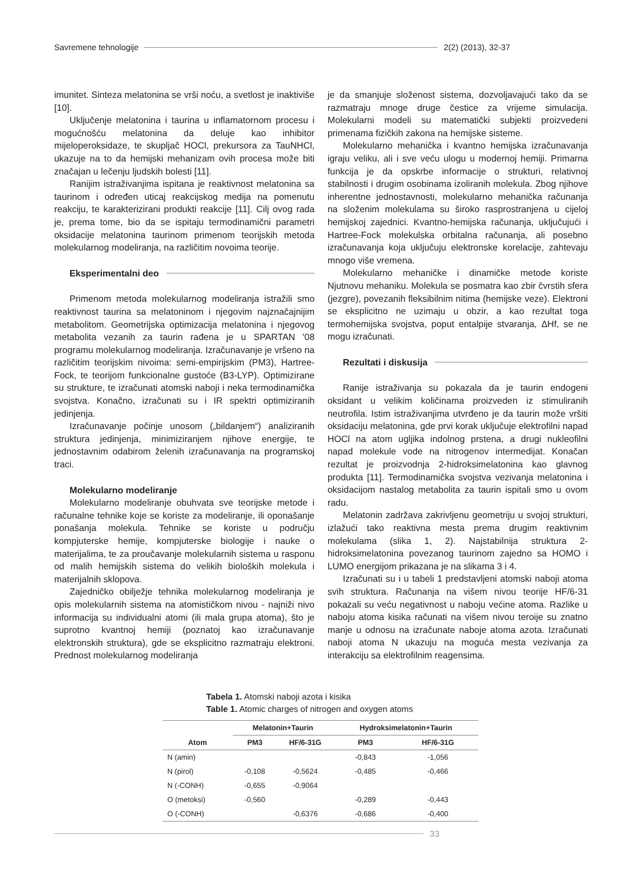Savremene tehnologije 2(2) (2013), 32-37
imunitet. Sinteza melatonina se vrši noću, a svetlost je inaktiviše [10].
Uključenje melatonina i taurina u inflamatornom procesu i mogućnošću melatonina da deluje kao inhibitor mijeloperoksidaze, te skupljač HOCl, prekursora za TauNHCl, ukazuje na to da hemijski mehanizam ovih procesa može biti značajan u lečenju ljudskih bolesti [11].
Ranijim istraživanjima ispitana je reaktivnost melatonina sa taurinom i određen uticaj reakcijskog medija na pomenutu reakciju, te karakterizirani produkti reakcije [11]. Cilj ovog rada je, prema tome, bio da se ispitaju termodinamični parametri oksidacije melatonina taurinom primenom teorijskih metoda molekularnog modeliranja, na različitim novoima teorije.
Eksperimentalni deo
Primenom metoda molekularnog modeliranja istražili smo reaktivnost taurina sa melatoninom i njegovim najznačajnijim metabolitom. Geometrijska optimizacija melatonina i njegovog metabolita vezanih za taurin rađena je u SPARTAN '08 programu molekularnog modeliranja. Izračunavanje je vršeno na različitim teorijskim nivoima: semi-empirijskim (PM3), Hartree-Fock, te teorijom funkcionalne gustoće (B3-LYP). Optimizirane su strukture, te izračunati atomski naboji i neka termodinamička svojstva. Konačno, izračunati su i IR spektri optimiziranih jedinjenja.
Izračunavanje počinje unosom („bildanjem“) analiziranih struktura jedinjenja, minimiziranjem njihove energije, te jednostavnim odabirom želenih izračunavanja na programskoj traci.
Molekularno modeliranje
Molekularno modeliranje obuhvata sve teorijske metode i računalne tehnike koje se koriste za modeliranje, ili oponašanje ponašanja molekula. Tehnike se koriste u području kompjuterske hemije, kompjuterske biologije i nauke o materijalima, te za proučavanje molekularnih sistema u rasponu od malih hemijskih sistema do velikih bioloških molekula i materijalnih sklopova.
Zajedničko obilježje tehnika molekularnog modeliranja je opis molekularnih sistema na atomističkom nivou - najniži nivo informacija su individualni atomi (ili mala grupa atoma), što je suprotno kvantnoj hemiji (poznatoj kao izračunavanje elektronskih struktura), gde se eksplicitno razmatraju elektroni. Prednost molekularnog modeliranja
je da smanjuje složenost sistema, dozvoljavajući tako da se razmatraju mnoge druge čestice za vrijeme simulacija. Molekularni modeli su matematički subjekti proizvedeni primenama fizičkih zakona na hemijske sisteme.
Molekularno mehanička i kvantno hemijska izračunavanja igraju veliku, ali i sve veću ulogu u modernoj hemiji. Primarna funkcija je da opskrbe informacije o strukturi, relativnoj stabilnosti i drugim osobinama izoliranih molekula. Zbog njihove inherentne jednostavnosti, molekularno mehanička računanja na složenim molekulama su široko rasprostranjena u cijeloj hemijskoj zajednici. Kvantno-hemijska računanja, uključujući i Hartree-Fock molekulska orbitalna računanja, ali posebno izračunavanja koja uključuju elektronske korelacije, zahtevaju mnogo više vremena.
Molekularno mehaničke i dinamičke metode koriste Njutnovu mehaniku. Molekula se posmatra kao zbir čvrstih sfera (jezgre), povezanih fleksibilnim nitima (hemijske veze). Elektroni se eksplicitno ne uzimaju u obzir, a kao rezultat toga termohemijska svojstva, poput entalpije stvaranja, ΔHf, se ne mogu izračunati.
Rezultati i diskusija
Ranije istraživanja su pokazala da je taurin endogeni oksidant u velikim količinama proizveden iz stimuliranih neutrofila. Istim istraživanjima utvrđeno je da taurin može vršiti oksidaciju melatonina, gde prvi korak uključuje elektrofilni napad HOCl na atom ugljika indolnog prstena, a drugi nukleofilni napad molekule vode na nitrogenov intermedijat. Konačan rezultat je proizvodnja 2-hidroksimelatonina kao glavnog produkta [11]. Termodinamička svojstva vezivanja melatonina i oksidacijom nastalog metabolita za taurin ispitali smo u ovom radu.
Melatonin zadržava zakrivljenu geometriju u svojoj strukturi, izlažući tako reaktivna mesta prema drugim reaktivnim molekulama (slika 1, 2). Najstabilnija struktura 2-hidroksimelatonina povezanog taurinom zajedno sa HOMO i LUMO energijom prikazana je na slikama 3 i 4.
Izračunati su i u tabeli 1 predstavljeni atomski naboji atoma svih struktura. Računanja na višem nivou teorije HF/6-31 pokazali su veću negativnost u naboju većine atoma. Razlike u naboju atoma kisika računati na višem nivou teroije su znatno manje u odnosu na izračunate naboje atoma azota. Izračunati naboji atoma N ukazuju na moguća mesta vezivanja za interakciju sa elektrofilnim reagensima.
Tabela 1. Atomski naboji azota i kisika
Table 1. Atomic charges of nitrogen and oxygen atoms
| | Melatonin+Taurin | | Hydroksimelatonin+Taurin | |
| --- | --- | --- | --- | --- |
| Atom | PM3 | HF/6-31G | PM3 | HF/6-31G |
| N (amin) | | | -0,843 | -1,056 |
| N (pirol) | -0,108 | -0,5624 | -0,485 | -0,466 |
| N (-CONH) | -0,655 | -0,9064 | | |
| O (metoksi) | -0,560 | | -0,289 | -0,443 |
| O (-CONH) | | -0,6376 | -0,686 | -0,400 |
33